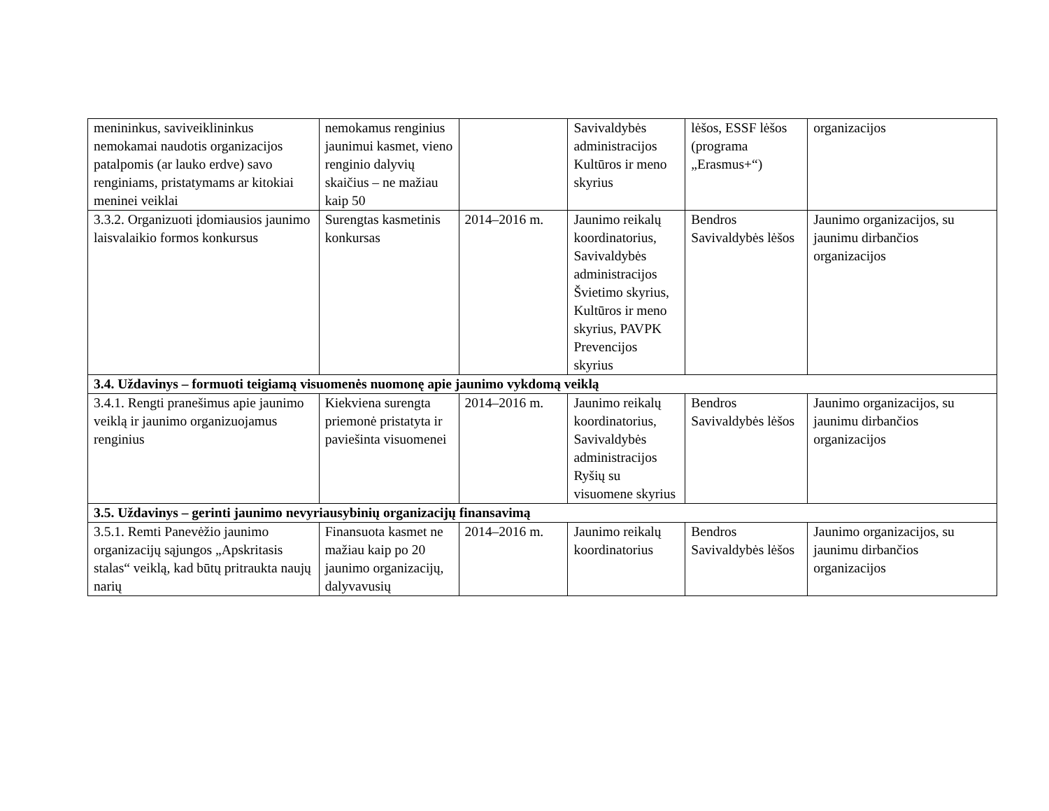| menininkus, saviveiklininkus nemokamai naudotis organizacijos patalpomis (ar lauko erdve) savo renginiams, pristatymams ar kitokiai meninei veiklai | nemokamus renginius jaunimui kasmet, vieno renginio dalyvių skaičius – ne mažiau kaip 50 | | Savivaldybės administracijos Kultūros ir meno skyrius | lėšos, ESSF lėšos (programa „Erasmus+“) | organizacijos |
| 3.3.2. Organizuoti įdomiausios jaunimo laisvalaikio formos konkursus | Surengtas kasmetinis konkursas | 2014–2016 m. | Jaunimo reikalų koordinatorius, Savivaldybės administracijos Švietimo skyrius, Kultūros ir meno skyrius, PAVPK Prevencijos skyrius | Bendros Savivaldybės lėšos | Jaunimo organizacijos, su jaunimu dirbančios organizacijos |
| 3.4. Uždavinys – formuoti teigiamą visuomenės nuomonę apie jaunimo vykdomą veiklą | | | | | |
| 3.4.1. Rengti pranešimus apie jaunimo veiklą ir jaunimo organizuojamus renginius | Kiekviena surengta priemonė pristatyta ir paviešinta visuomenei | 2014–2016 m. | Jaunimo reikalų koordinatorius, Savivaldybės administracijos Ryšių su visuomene skyrius | Bendros Savivaldybės lėšos | Jaunimo organizacijos, su jaunimu dirbančios organizacijos |
| 3.5. Uždavinys – gerinti jaunimo nevyriausybinių organizacijų finansavimą | | | | | |
| 3.5.1. Remti Panevėžio jaunimo organizacijų sąjungos „Apskritasis stalas“ veiklą, kad būtų pritraukta naujų narių | Finansuota kasmet ne mažiau kaip po 20 jaunimo organizacijų, dalyvavusių | 2014–2016 m. | Jaunimo reikalų koordinatorius | Bendros Savivaldybės lėšos | Jaunimo organizacijos, su jaunimu dirbančios organizacijos |